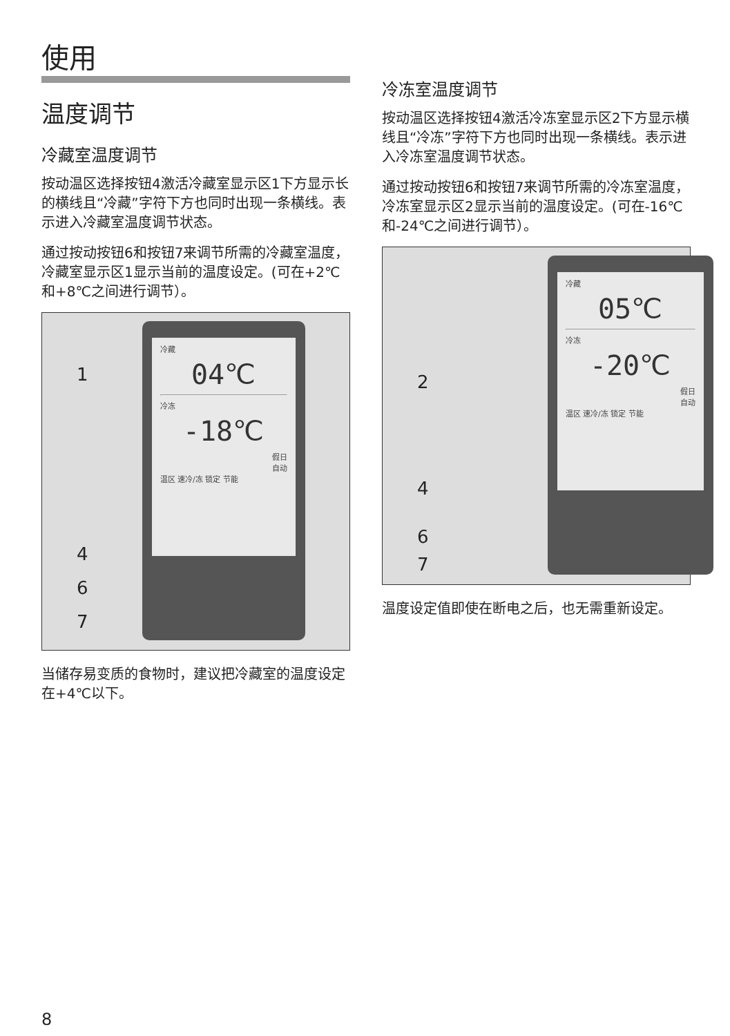使用
温度调节
冷藏室温度调节
按动温区选择按钮4激活冷藏室显示区1下方显示长的横线且“冷藏”字符下方也同时出现一条横线。表示进入冷藏室温度调节状态。
通过按动按钮6和按钮7来调节所需的冷藏室温度，冷藏室显示区1显示当前的温度设定。(可在+2℃和+8℃之间进行调节）。
冷藏
04℃
冷冻
-18℃
假日
自动
温区 速冷/冻 锁定 节能
1
4
6
7
当储存易变质的食物时，建议把冷藏室的温度设定在+4℃以下。
冷冻室温度调节
按动温区选择按钮4激活冷冻室显示区2下方显示横线且“冷冻”字符下方也同时出现一条横线。表示进入冷冻室温度调节状态。
通过按动按钮6和按钮7来调节所需的冷冻室温度，冷冻室显示区2显示当前的温度设定。(可在-16℃和-24℃之间进行调节）。
冷藏
05℃
冷冻
-20℃
假日
自动
温区 速冷/冻 锁定 节能
2
4
6
7
温度设定值即使在断电之后，也无需重新设定。
8